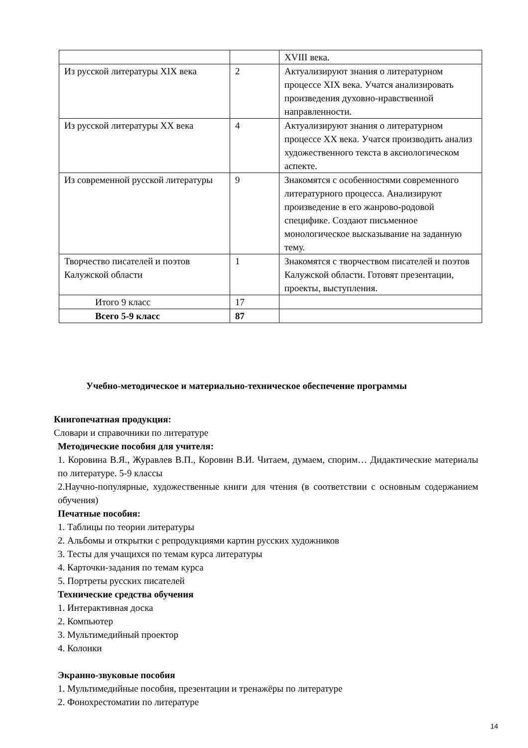| | | XVIII века. |
| Из русской литературы XIX века | 2 | Актуализируют знания о литературном процессе XIX века. Учатся анализировать произведения духовно-нравственной направленности. |
| Из русской литературы XX века | 4 | Актуализируют знания о литературном процессе XX века. Учатся производить анализ художественного текста в аксиологическом аспекте. |
| Из современной русской литературы | 9 | Знакомятся с особенностями современного литературного процесса. Анализируют произведение в его жанрово-родовой специфике. Создают письменное монологическое высказывание на заданную тему. |
| Творчество писателей и поэтов Калужской области | 1 | Знакомятся с творчеством писателей и поэтов Калужской области. Готовят презентации, проекты, выступления. |
| Итого 9 класс | 17 | |
| Всего 5-9 класс | 87 | |
Учебно-методическое и материально-техническое обеспечение программы
Книгопечатная продукция:
Словари и справочники по литературе
Методические пособия для учителя:
1. Коровина В.Я., Журавлев В.П., Коровин В.И. Читаем, думаем, спорим… Дидактические материалы по литературе. 5-9 классы
2.Научно-популярные, художественные книги для чтения (в соответствии с основным содержанием обучения)
Печатные пособия:
1. Таблицы по теории литературы
2. Альбомы и открытки с репродукциями картин русских художников
3. Тесты для учащихся по темам курса литературы
4. Карточки-задания по темам курса
5. Портреты русских писателей
Технические средства обучения
1. Интерактивная доска
2. Компьютер
3. Мультимедийный проектор
4. Колонки
Экранно-звуковые пособия
1. Мультимедийные пособия, презентации и тренажёры по литературе
2. Фонохрестоматии по литературе
14